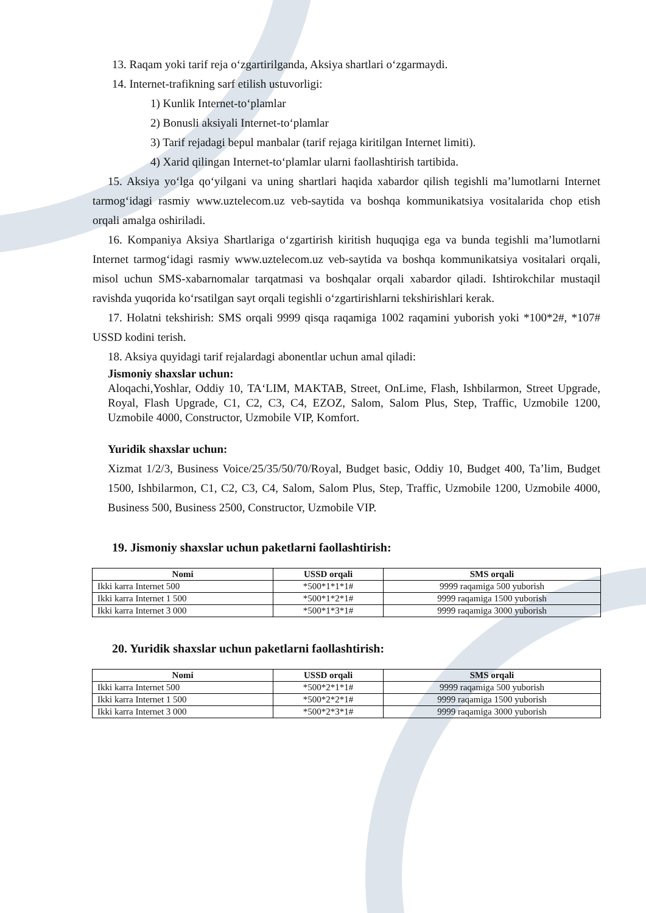13. Raqam yoki tarif reja o‘zgartirilganda, Aksiya shartlari o‘zgarmaydi.
14. Internet-trafikning sarf etilish ustuvorligi:
1) Kunlik Internet-to‘plamlar
2) Bonusli aksiyali Internet-to‘plamlar
3) Tarif rejadagi bepul manbalar (tarif rejaga kiritilgan Internet limiti).
4) Xarid qilingan Internet-to‘plamlar ularni faollashtirish tartibida.
15. Aksiya yo‘lga qo‘yilgani va uning shartlari haqida xabardor qilish tegishli ma’lumotlarni Internet tarmog‘idagi rasmiy www.uztelecom.uz veb-saytida va boshqa kommunikatsiya vositalarida chop etish orqali amalga oshiriladi.
16. Kompaniya Aksiya Shartlariga o‘zgartirish kiritish huquqiga ega va bunda tegishli ma’lumotlarni Internet tarmog‘idagi rasmiy www.uztelecom.uz veb-saytida va boshqa kommunikatsiya vositalari orqali, misol uchun SMS-xabarnomalar tarqatmasi va boshqalar orqali xabardor qiladi. Ishtirokchilar mustaqil ravishda yuqorida ko‘rsatilgan sayt orqali tegishli o‘zgartirishlarni tekshirishlari kerak.
17. Holatni tekshirish: SMS orqali 9999 qisqa raqamiga 1002 raqamini yuborish yoki *100*2#, *107# USSD kodini terish.
18. Aksiya quyidagi tarif rejalardagi abonentlar uchun amal qiladi:
Jismoniy shaxslar uchun:
Aloqachi,Yoshlar, Oddiy 10, TA‘LIM, MAKTAB, Street, OnLime, Flash, Ishbilarmon, Street Upgrade, Royal, Flash Upgrade, C1, C2, C3, C4, EZOZ, Salom, Salom Plus, Step, Traffic, Uzmobile 1200, Uzmobile 4000, Constructor, Uzmobile VIP, Komfort.
Yuridik shaxslar uchun:
Xizmat 1/2/3, Business Voice/25/35/50/70/Royal, Budget basic, Oddiy 10, Budget 400, Ta’lim, Budget 1500, Ishbilarmon, C1, C2, C3, C4, Salom, Salom Plus, Step, Traffic, Uzmobile 1200, Uzmobile 4000, Business 500, Business 2500, Constructor, Uzmobile VIP.
19. Jismoniy shaxslar uchun paketlarni faollashtirish:
| Nomi | USSD orqali | SMS orqali |
| --- | --- | --- |
| Ikki karra Internet 500 | *500*1*1*1# | 9999 raqamiga 500 yuborish |
| Ikki karra Internet 1 500 | *500*1*2*1# | 9999 raqamiga 1500 yuborish |
| Ikki karra Internet 3 000 | *500*1*3*1# | 9999 raqamiga 3000 yuborish |
20. Yuridik shaxslar uchun paketlarni faollashtirish:
| Nomi | USSD orqali | SMS orqali |
| --- | --- | --- |
| Ikki karra Internet 500 | *500*2*1*1# | 9999 raqamiga 500 yuborish |
| Ikki karra Internet 1 500 | *500*2*2*1# | 9999 raqamiga 1500 yuborish |
| Ikki karra Internet 3 000 | *500*2*3*1# | 9999 raqamiga 3000 yuborish |